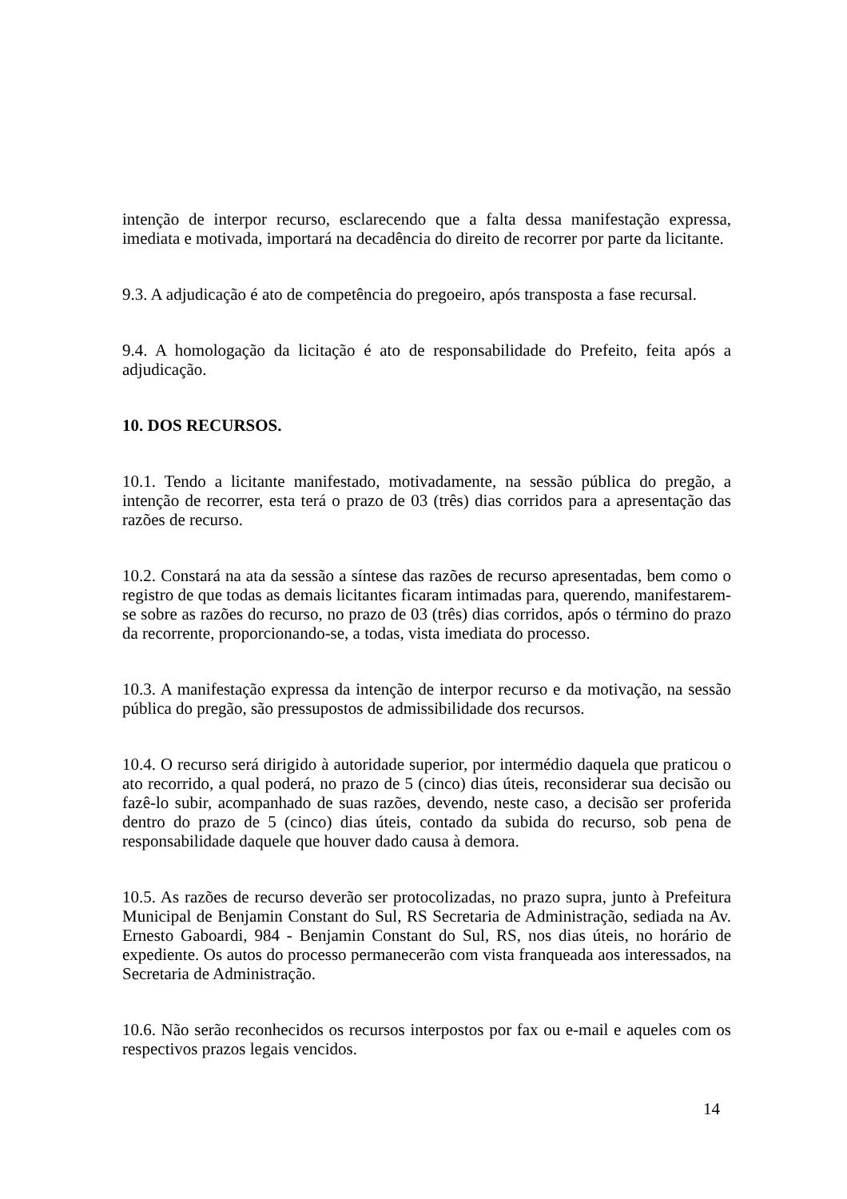intenção de interpor recurso, esclarecendo que a falta dessa manifestação expressa, imediata e motivada, importará na decadência do direito de recorrer por parte da licitante.
9.3. A adjudicação é ato de competência do pregoeiro, após transposta a fase recursal.
9.4. A homologação da licitação é ato de responsabilidade do Prefeito, feita após a adjudicação.
10. DOS RECURSOS.
10.1. Tendo a licitante manifestado, motivadamente, na sessão pública do pregão, a intenção de recorrer, esta terá o prazo de 03 (três) dias corridos para a apresentação das razões de recurso.
10.2. Constará na ata da sessão a síntese das razões de recurso apresentadas, bem como o registro de que todas as demais licitantes ficaram intimadas para, querendo, manifestarem-se sobre as razões do recurso, no prazo de 03 (três) dias corridos, após o término do prazo da recorrente, proporcionando-se, a todas, vista imediata do processo.
10.3. A manifestação expressa da intenção de interpor recurso e da motivação, na sessão pública do pregão, são pressupostos de admissibilidade dos recursos.
10.4. O recurso será dirigido à autoridade superior, por intermédio daquela que praticou o ato recorrido, a qual poderá, no prazo de 5 (cinco) dias úteis, reconsiderar sua decisão ou fazê-lo subir, acompanhado de suas razões, devendo, neste caso, a decisão ser proferida dentro do prazo de 5 (cinco) dias úteis, contado da subida do recurso, sob pena de responsabilidade daquele que houver dado causa à demora.
10.5. As razões de recurso deverão ser protocolizadas, no prazo supra, junto à Prefeitura Municipal de Benjamin Constant do Sul, RS Secretaria de Administração, sediada na Av. Ernesto Gaboardi, 984 - Benjamin Constant do Sul, RS, nos dias úteis, no horário de expediente. Os autos do processo permanecerão com vista franqueada aos interessados, na Secretaria de Administração.
10.6. Não serão reconhecidos os recursos interpostos por fax ou e-mail e aqueles com os respectivos prazos legais vencidos.
14